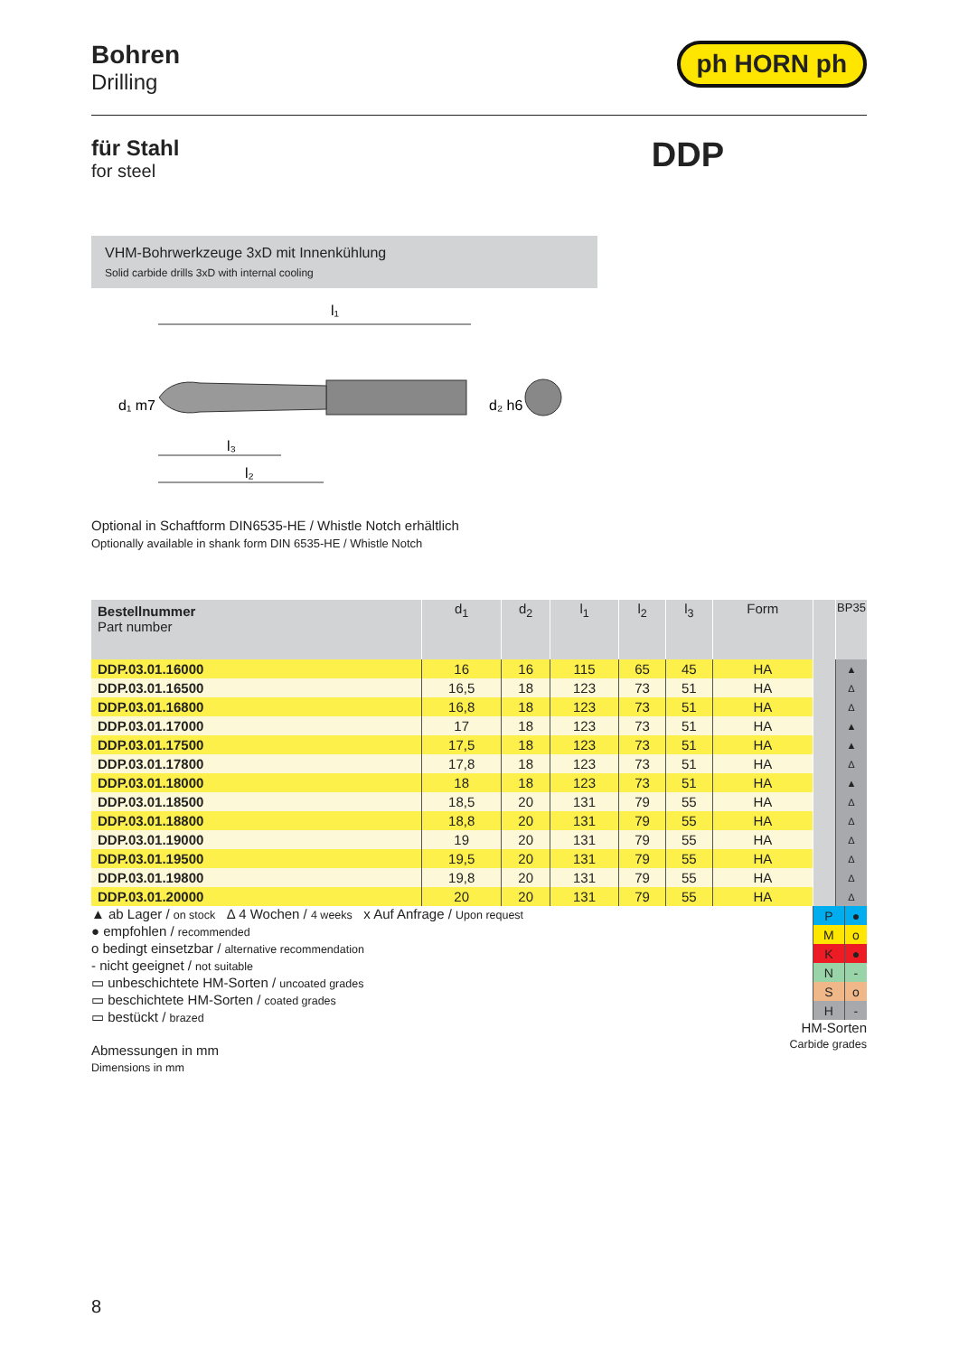Bohren
Drilling
ph HORN ph
für Stahl
for steel
DDP
VHM-Bohrwerkzeuge 3xD mit Innenkühlung
Solid carbide drills 3xD with internal cooling
l₁
d₁ m7
d₂ h6
l₃
l₂
Optional in Schaftform DIN6535-HE / Whistle Notch erhältlich
Optionally available in shank form DIN 6535-HE / Whistle Notch
| Bestellnummer Part number | d<sub>1</sub> | d<sub>2</sub> | l<sub>1</sub> | l<sub>2</sub> | l<sub>3</sub> | Form | | BP35 |
| --- | --- | --- | --- | --- | --- | --- | --- | --- |
| DDP.03.01.16000 | 16 | 16 | 115 | 65 | 45 | HA | | ▲ |
| DDP.03.01.16500 | 16,5 | 18 | 123 | 73 | 51 | HA | | Δ |
| DDP.03.01.16800 | 16,8 | 18 | 123 | 73 | 51 | HA | | Δ |
| DDP.03.01.17000 | 17 | 18 | 123 | 73 | 51 | HA | | ▲ |
| DDP.03.01.17500 | 17,5 | 18 | 123 | 73 | 51 | HA | | ▲ |
| DDP.03.01.17800 | 17,8 | 18 | 123 | 73 | 51 | HA | | Δ |
| DDP.03.01.18000 | 18 | 18 | 123 | 73 | 51 | HA | | ▲ |
| DDP.03.01.18500 | 18,5 | 20 | 131 | 79 | 55 | HA | | Δ |
| DDP.03.01.18800 | 18,8 | 20 | 131 | 79 | 55 | HA | | Δ |
| DDP.03.01.19000 | 19 | 20 | 131 | 79 | 55 | HA | | Δ |
| DDP.03.01.19500 | 19,5 | 20 | 131 | 79 | 55 | HA | | Δ |
| DDP.03.01.19800 | 19,8 | 20 | 131 | 79 | 55 | HA | | Δ |
| DDP.03.01.20000 | 20 | 20 | 131 | 79 | 55 | HA | | Δ |
▲ ab Lager / on stock Δ 4 Wochen / 4 weeks x Auf Anfrage / Upon request
● empfohlen / recommended
o bedingt einsetzbar / alternative recommendation
- nicht geeignet / not suitable
▭ unbeschichtete HM-Sorten / uncoated grades
▭ beschichtete HM-Sorten / coated grades
▭ bestückt / brazed
Abmessungen in mm
Dimensions in mm
| P | ● |
| M | o |
| K | ● |
| N | - |
| S | o |
| H | - |
HM-Sorten
Carbide grades
8